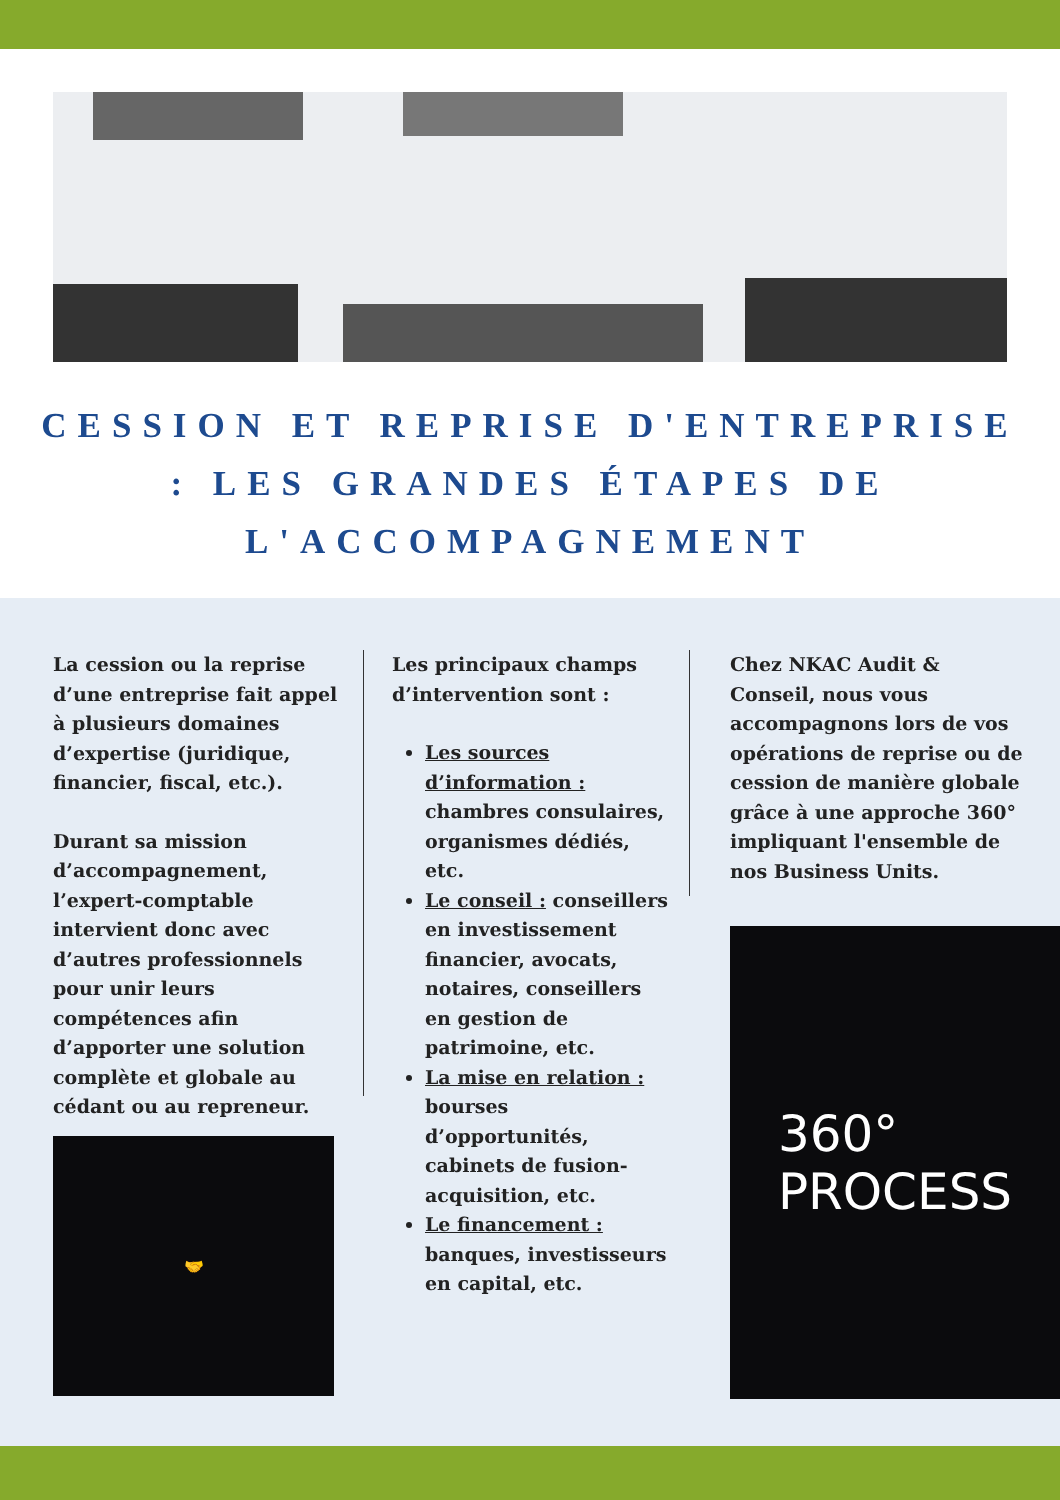CESSION ET REPRISE D'ENTREPRISE : LES GRANDES ÉTAPES DE L'ACCOMPAGNEMENT
La cession ou la reprise d’une entreprise fait appel à plusieurs domaines d’expertise (juridique, financier, fiscal, etc.).
Durant sa mission d’accompagnement, l’expert-comptable intervient donc avec d’autres professionnels pour unir leurs compétences afin d’apporter une solution complète et globale au cédant ou au repreneur.
🤝
Les principaux champs d’intervention sont :
Les sources d’information : chambres consulaires, organismes dédiés, etc.
Le conseil : conseillers en investissement financier, avocats, notaires, conseillers en gestion de patrimoine, etc.
La mise en relation : bourses d’opportunités, cabinets de fusion-acquisition, etc.
Le financement : banques, investisseurs en capital, etc.
Chez NKAC Audit & Conseil, nous vous accompagnons lors de vos opérations de reprise ou de cession de manière globale grâce à une approche 360° impliquant l'ensemble de nos Business Units.
360°
PROCESS